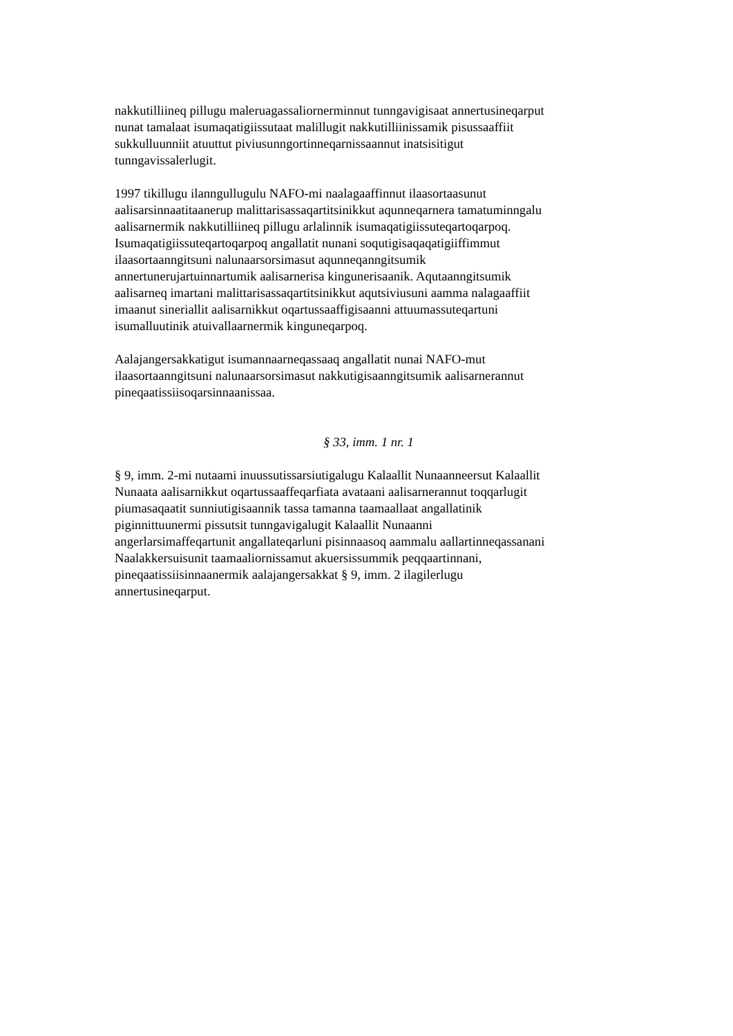nakkutilliineq pillugu maleruagassaliornerminnut tunngavigisaat annertusineqarput
nunat tamalaat isumaqatigiissutaat malillugit nakkutilliinissamik pisussaaffiit
sukkulluunniit atuuttut piviusunngortinneqarnissaannut inatsisitigut
tunngavissalerlugit.
1997 tikillugu ilanngullugulu NAFO-mi naalagaaffinnut ilaasortaasunut
aalisarsinnaatitaanerup malittarisassaqartitsinikkut aqunneqarnera tamatuminngalu
aalisarnermik nakkutilliineq pillugu arlalinnik isumaqatigiissuteqartoqarpoq.
Isumaqatigiissuteqartoqarpoq angallatit nunani soqutigisaqaqatigiiffimmut
ilaasortaanngitsuni nalunaarsorsimasut aqunneqanngitsumik
annertunerujartuinnartumik aalisarnerisa kingunerisaanik. Aqutaanngitsumik
aalisarneq imartani malittarisassaqartitsinikkut aqutsiviusuni aamma nalagaaffiit
imaanut sineriallit aalisarnikkut oqartussaaffigisaanni attuumassuteqartuni
isumalluutinik atuivallaarnermik kinguneqarpoq.
Aalajangersakkatigut isumannaarneqassaaq angallatit nunai NAFO-mut
ilaasortaanngitsuni nalunaarsorsimasut nakkutigisaanngitsumik aalisarnerannut
pineqaatissiisoqarsinnaanissaa.
§ 33, imm. 1 nr. 1
§ 9, imm. 2-mi nutaami inuussutissarsiutigalugu Kalaallit Nunaanneersut Kalaallit
Nunaata aalisarnikkut oqartussaaffeqarfiata avataani aalisarnerannut toqqarlugit
piumasaqaatit sunniutigisaannik tassa tamanna taamaallaat angallatinik
piginnittuunermi pissutsit tunngavigalugit Kalaallit Nunaanni
angerlarsimaffeqartunit angallateqarluni pisinnaasoq aammalu aallartinneqassanani
Naalakkersuisunit taamaaliornissamut akuersissummik peqqaartinnani,
pineqaatissiisinnaanermik aalajangersakkat § 9, imm. 2 ilagilerlugu
annertusineqarput.